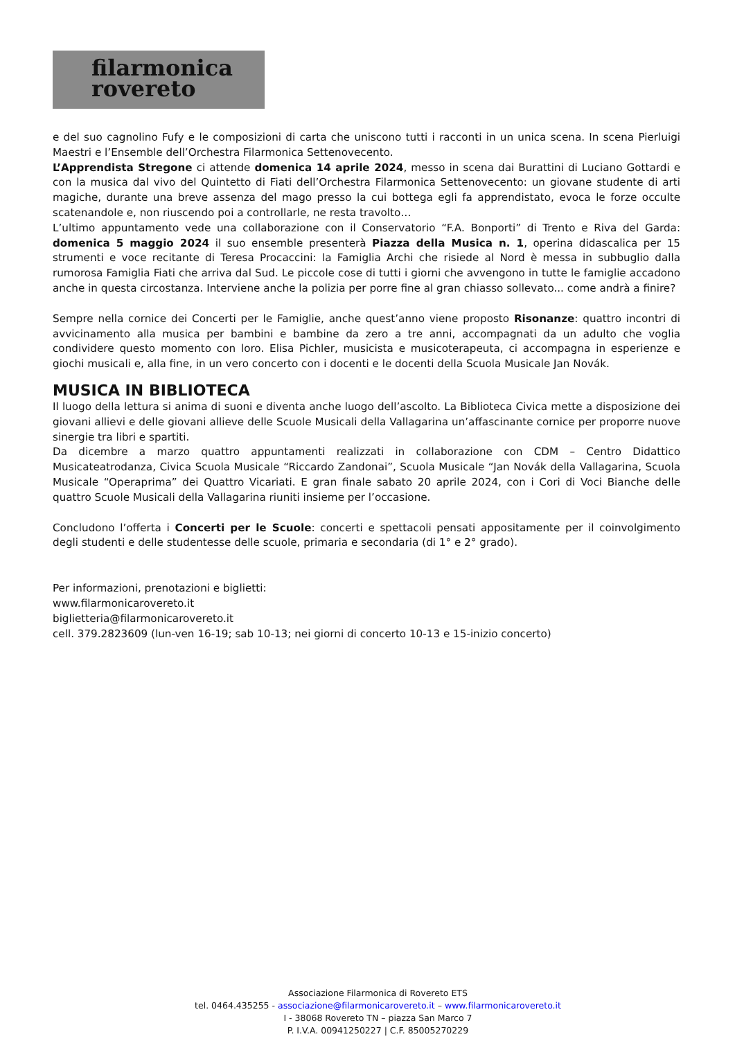filarmonica
rovereto
e del suo cagnolino Fufy e le composizioni di carta che uniscono tutti i racconti in un unica scena. In scena Pierluigi Maestri e l’Ensemble dell’Orchestra Filarmonica Settenovecento.
L’Apprendista Stregone ci attende domenica 14 aprile 2024, messo in scena dai Burattini di Luciano Gottardi e con la musica dal vivo del Quintetto di Fiati dell’Orchestra Filarmonica Settenovecento: un giovane studente di arti magiche, durante una breve assenza del mago presso la cui bottega egli fa apprendistato, evoca le forze occulte scatenandole e, non riuscendo poi a controllarle, ne resta travolto…
L’ultimo appuntamento vede una collaborazione con il Conservatorio “F.A. Bonporti” di Trento e Riva del Garda: domenica 5 maggio 2024 il suo ensemble presenterà Piazza della Musica n. 1, operina didascalica per 15 strumenti e voce recitante di Teresa Procaccini: la Famiglia Archi che risiede al Nord è messa in subbuglio dalla rumorosa Famiglia Fiati che arriva dal Sud. Le piccole cose di tutti i giorni che avvengono in tutte le famiglie accadono anche in questa circostanza. Interviene anche la polizia per porre fine al gran chiasso sollevato... come andrà a finire?
Sempre nella cornice dei Concerti per le Famiglie, anche quest’anno viene proposto Risonanze: quattro incontri di avvicinamento alla musica per bambini e bambine da zero a tre anni, accompagnati da un adulto che voglia condividere questo momento con loro. Elisa Pichler, musicista e musicoterapeuta, ci accompagna in esperienze e giochi musicali e, alla fine, in un vero concerto con i docenti e le docenti della Scuola Musicale Jan Novák.
MUSICA IN BIBLIOTECA
Il luogo della lettura si anima di suoni e diventa anche luogo dell’ascolto. La Biblioteca Civica mette a disposizione dei giovani allievi e delle giovani allieve delle Scuole Musicali della Vallagarina un’affascinante cornice per proporre nuove sinergie tra libri e spartiti.
Da dicembre a marzo quattro appuntamenti realizzati in collaborazione con CDM – Centro Didattico Musicateatrodanza, Civica Scuola Musicale “Riccardo Zandonai”, Scuola Musicale “Jan Novák della Vallagarina, Scuola Musicale “Operaprima” dei Quattro Vicariati. E gran finale sabato 20 aprile 2024, con i Cori di Voci Bianche delle quattro Scuole Musicali della Vallagarina riuniti insieme per l’occasione.
Concludono l’offerta i Concerti per le Scuole: concerti e spettacoli pensati appositamente per il coinvolgimento degli studenti e delle studentesse delle scuole, primaria e secondaria (di 1° e 2° grado).
Per informazioni, prenotazioni e biglietti:
www.filarmonicarovereto.it
biglietteria@filarmonicarovereto.it
cell. 379.2823609 (lun-ven 16-19; sab 10-13; nei giorni di concerto 10-13 e 15-inizio concerto)
Associazione Filarmonica di Rovereto ETS
tel. 0464.435255 - associazione@filarmonicarovereto.it – www.filarmonicarovereto.it
I - 38068 Rovereto TN – piazza San Marco 7
P. I.V.A. 00941250227 | C.F. 85005270229